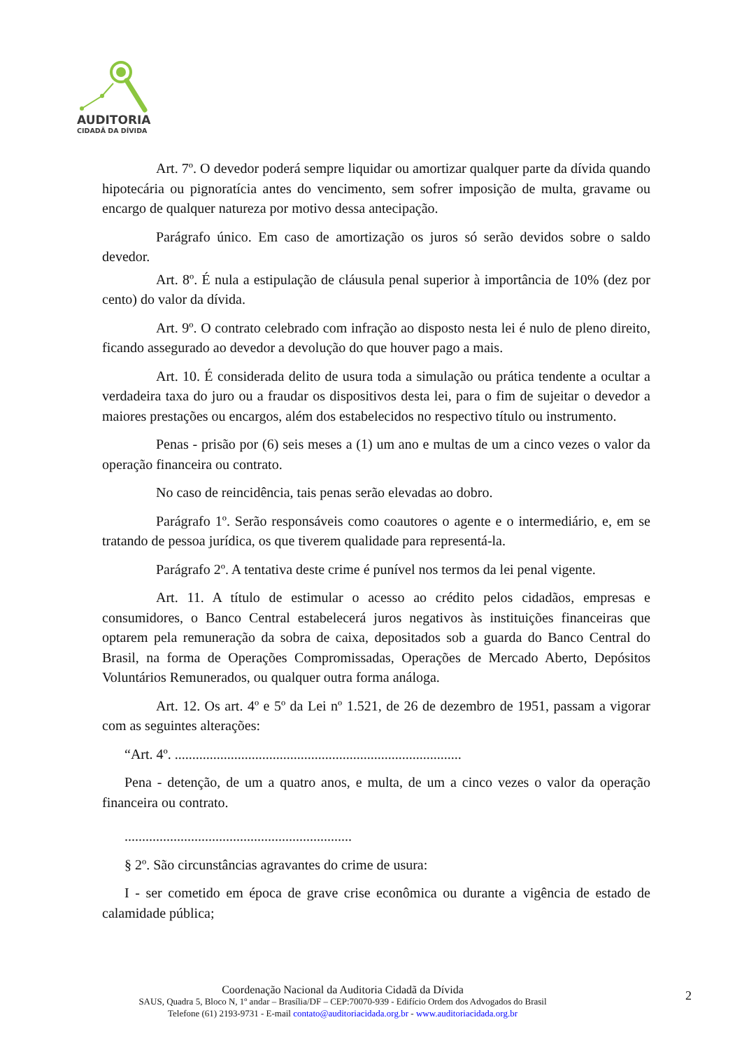AUDITORIA
CIDADÃ DA DÍVIDA
Art. 7º. O devedor poderá sempre liquidar ou amortizar qualquer parte da dívida quando hipotecária ou pignoratícia antes do vencimento, sem sofrer imposição de multa, gravame ou encargo de qualquer natureza por motivo dessa antecipação.
Parágrafo único. Em caso de amortização os juros só serão devidos sobre o saldo devedor.
Art. 8º. É nula a estipulação de cláusula penal superior à importância de 10% (dez por cento) do valor da dívida.
Art. 9º. O contrato celebrado com infração ao disposto nesta lei é nulo de pleno direito, ficando assegurado ao devedor a devolução do que houver pago a mais.
Art. 10. É considerada delito de usura toda a simulação ou prática tendente a ocultar a verdadeira taxa do juro ou a fraudar os dispositivos desta lei, para o fim de sujeitar o devedor a maiores prestações ou encargos, além dos estabelecidos no respectivo título ou instrumento.
Penas - prisão por (6) seis meses a (1) um ano e multas de um a cinco vezes o valor da operação financeira ou contrato.
No caso de reincidência, tais penas serão elevadas ao dobro.
Parágrafo 1º. Serão responsáveis como coautores o agente e o intermediário, e, em se tratando de pessoa jurídica, os que tiverem qualidade para representá-la.
Parágrafo 2º. A tentativa deste crime é punível nos termos da lei penal vigente.
Art. 11. A título de estimular o acesso ao crédito pelos cidadãos, empresas e consumidores, o Banco Central estabelecerá juros negativos às instituições financeiras que optarem pela remuneração da sobra de caixa, depositados sob a guarda do Banco Central do Brasil, na forma de Operações Compromissadas, Operações de Mercado Aberto, Depósitos Voluntários Remunerados, ou qualquer outra forma análoga.
Art. 12. Os art. 4º e 5º da Lei nº 1.521, de 26 de dezembro de 1951, passam a vigorar com as seguintes alterações:
“Art. 4º. ..................................................................................
Pena - detenção, de um a quatro anos, e multa, de um a cinco vezes o valor da operação financeira ou contrato.
.................................................................
§ 2º. São circunstâncias agravantes do crime de usura:
I - ser cometido em época de grave crise econômica ou durante a vigência de estado de calamidade pública;
Coordenação Nacional da Auditoria Cidadã da Dívida
SAUS, Quadra 5, Bloco N, 1º andar – Brasília/DF – CEP:70070-939 - Edifício Ordem dos Advogados do Brasil
Telefone (61) 2193-9731 - E-mail contato@auditoriacidada.org.br - www.auditoriacidada.org.br
2